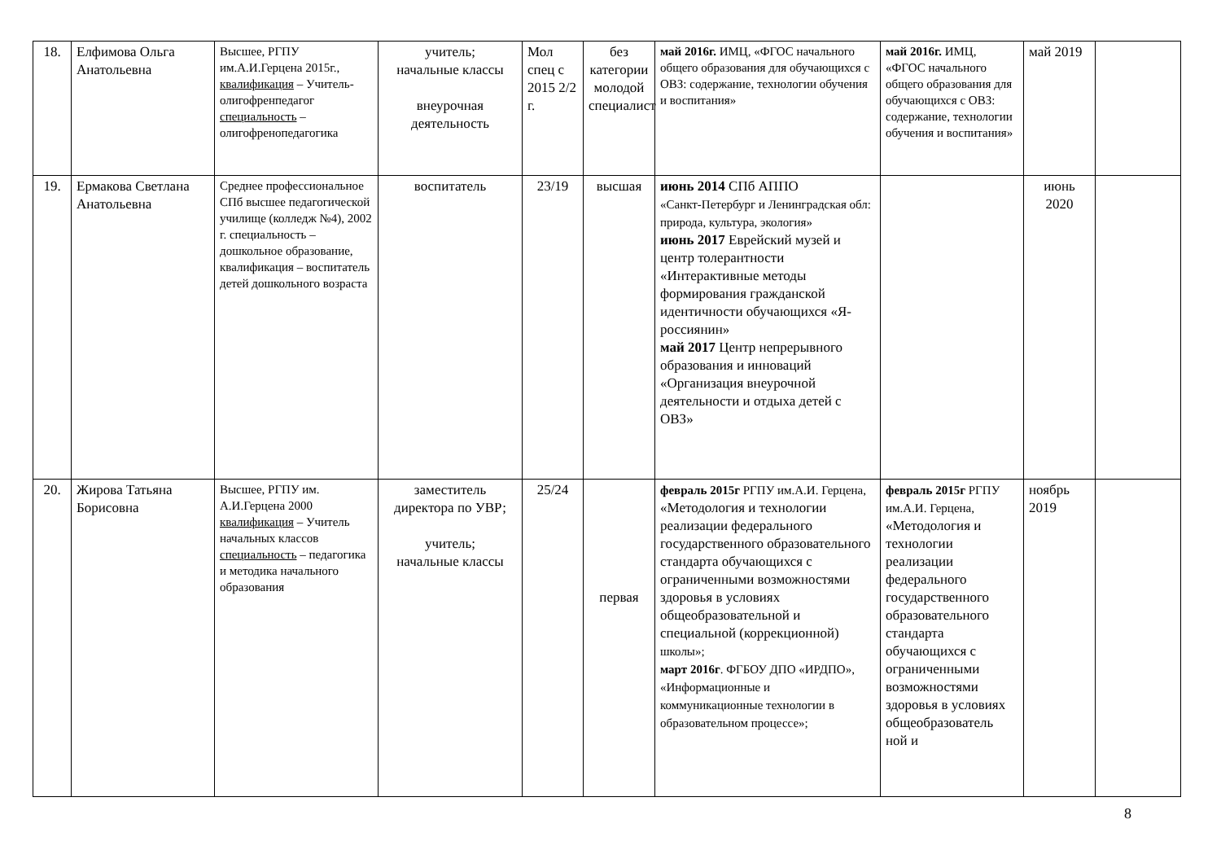| 18. | Елфимова Ольга Анатольевна | Высшее, РГПУ им.А.И.Герцена 2015г., квалификация – Учитель-олигофренпедагог специальность – олигофренопедагогика | учитель; начальные классы внеурочная деятельность | Мол спец с 2015 2/2 г. | без категории молодой специалист | май 2016г. ИМЦ, «ФГОС начального общего образования для обучающихся с ОВЗ: содержание, технологии обучения и воспитания» | май 2016г. ИМЦ, «ФГОС начального общего образования для обучающихся с ОВЗ: содержание, технологии обучения и воспитания» | май 2019 | |
| 19. | Ермакова Светлана Анатольевна | Среднее профессиональное СПб высшее педагогической училище (колледж №4), 2002 г. специальность – дошкольное образование, квалификация – воспитатель детей дошкольного возраста | воспитатель | 23/19 | высшая | июнь 2014 СПб АППО «Санкт-Петербург и Ленинградская обл: природа, культура, экология» июнь 2017 Еврейский музей и центр толерантности «Интерактивные методы формирования гражданской идентичности обучающихся «Я-россиянин» май 2017 Центр непрерывного образования и инноваций «Организация внеурочной деятельности и отдыха детей с ОВЗ» | | июнь 2020 | |
| 20. | Жирова Татьяна Борисовна | Высшее, РГПУ им. А.И.Герцена 2000 квалификация – Учитель начальных классов специальность – педагогика и методика начального образования | заместитель директора по УВР; учитель; начальные классы | 25/24 | первая | февраль 2015г РГПУ им.А.И. Герцена, «Методология и технологии реализации федерального государственного образовательного стандарта обучающихся с ограниченными возможностями здоровья в условиях общеобразовательной и специальной (коррекционной) школы»; март 2016г . ФГБОУ ДПО «ИРДПО», «Информационные и коммуникационные технологии в образовательном процессе»; | февраль 2015г РГПУ им.А.И. Герцена, «Методология и технологии реализации федерального государственного образовательного стандарта обучающихся с ограниченными возможностями здоровья в условиях общеобразователь ной и | ноябрь 2019 | |
8